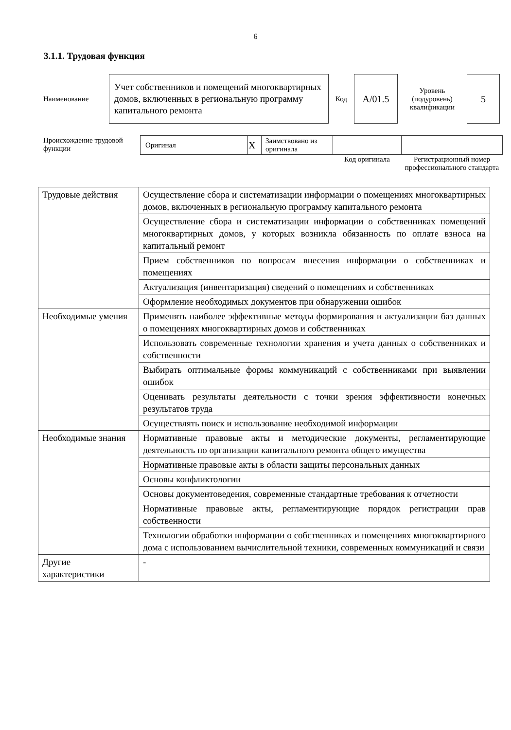6
3.1.1. Трудовая функция
| Наименование | Учет собственников и помещений многоквартирных домов, включенных в региональную программу капитального ремонта | Код | А/01.5 | Уровень (подуровень) квалификации | 5 |
| Происхождение трудовой функции | Оригинал | X | Заимствовано из оригинала | | |
| | | | | Код оригинала | Регистрационный номер профессионального стандарта |
| Трудовые действия | Осуществление сбора и систематизации информации о помещениях многоквартирных домов, включенных в региональную программу капитального ремонта |
| | Осуществление сбора и систематизации информации о собственниках помещений многоквартирных домов, у которых возникла обязанность по оплате взноса на капитальный ремонт |
| | Прием собственников по вопросам внесения информации о собственниках и помещениях |
| | Актуализация (инвентаризация) сведений о помещениях и собственниках |
| | Оформление необходимых документов при обнаружении ошибок |
| Необходимые умения | Применять наиболее эффективные методы формирования и актуализации баз данных о помещениях многоквартирных домов и собственниках |
| | Использовать современные технологии хранения и учета данных о собственниках и собственности |
| | Выбирать оптимальные формы коммуникаций с собственниками при выявлении ошибок |
| | Оценивать результаты деятельности с точки зрения эффективности конечных результатов труда |
| | Осуществлять поиск и использование необходимой информации |
| Необходимые знания | Нормативные правовые акты и методические документы, регламентирующие деятельность по организации капитального ремонта общего имущества |
| | Нормативные правовые акты в области защиты персональных данных |
| | Основы конфликтологии |
| | Основы документоведения, современные стандартные требования к отчетности |
| | Нормативные правовые акты, регламентирующие порядок регистрации прав собственности |
| | Технологии обработки информации о собственниках и помещениях многоквартирного дома с использованием вычислительной техники, современных коммуникаций и связи |
| Другие характеристики | - |